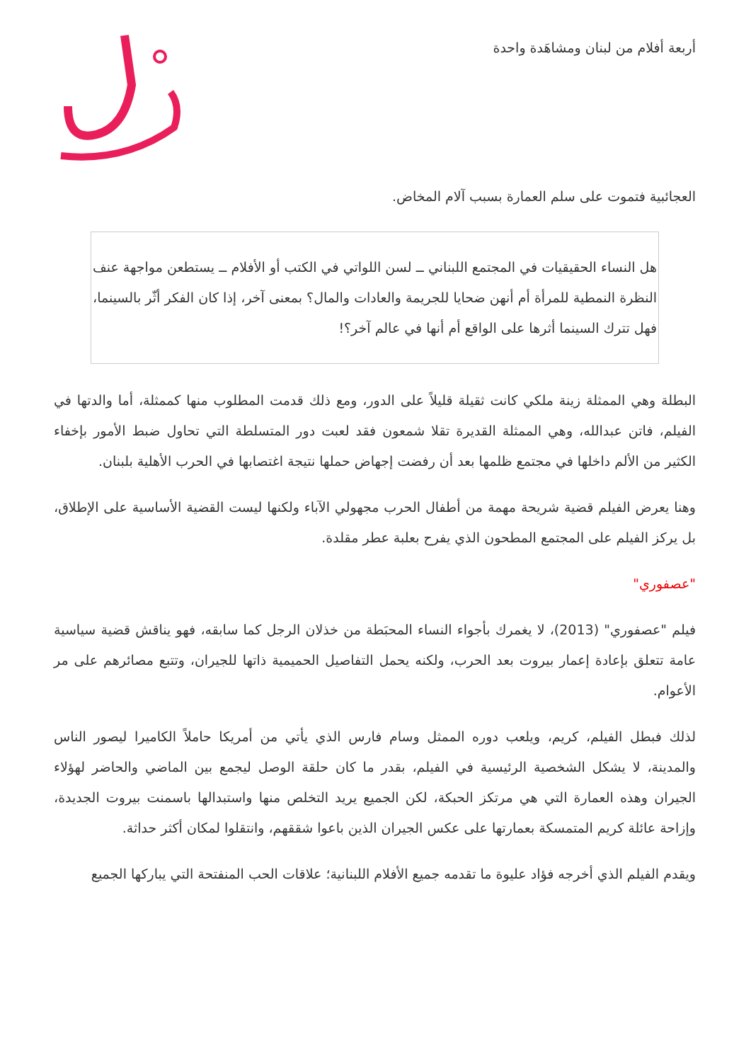أربعة أفلام من لبنان ومشاهَدة واحدة
العجائبية فتموت على سلم العمارة بسبب آلام المخاض.
هل النساء الحقيقيات في المجتمع اللبناني ــ لسن اللواتي في الكتب أو الأفلام ــ يستطعن مواجهة عنف النظرة النمطية للمرأة أم أنهن ضحايا للجريمة والعادات والمال؟ بمعنى آخر، إذا كان الفكر أثّر بالسينما، فهل تترك السينما أثرها على الواقع أم أنها في عالم آخر؟!
البطلة وهي الممثلة زينة ملكي كانت ثقيلة قليلاً على الدور، ومع ذلك قدمت المطلوب منها كممثلة، أما والدتها في الفيلم، فاتن عبدالله، وهي الممثلة القديرة تقلا شمعون فقد لعبت دور المتسلطة التي تحاول ضبط الأمور بإخفاء الكثير من الألم داخلها في مجتمع ظلمها بعد أن رفضت إجهاض حملها نتيجة اغتصابها في الحرب الأهلية بلبنان.
وهنا يعرض الفيلم قضية شريحة مهمة من أطفال الحرب مجهولي الآباء ولكنها ليست القضية الأساسية على الإطلاق، بل يركز الفيلم على المجتمع المطحون الذي يفرح بعلبة عطر مقلدة.
"عصفوري"
فيلم "عصفوري" (2013)، لا يغمرك بأجواء النساء المحبَطة من خذلان الرجل كما سابقه، فهو يناقش قضية سياسية عامة تتعلق بإعادة إعمار بيروت بعد الحرب، ولكنه يحمل التفاصيل الحميمية ذاتها للجيران، وتتبع مصائرهم على مر الأعوام.
لذلك فبطل الفيلم، كريم، ويلعب دوره الممثل وسام فارس الذي يأتي من أمريكا حاملاً الكاميرا ليصور الناس والمدينة، لا يشكل الشخصية الرئيسية في الفيلم، بقدر ما كان حلقة الوصل ليجمع بين الماضي والحاضر لهؤلاء الجيران وهذه العمارة التي هي مرتكز الحبكة، لكن الجميع يريد التخلص منها واستبدالها باسمنت بيروت الجديدة، وإزاحة عائلة كريم المتمسكة بعمارتها على عكس الجيران الذين باعوا شققهم، وانتقلوا لمكان أكثر حداثة.
ويقدم الفيلم الذي أخرجه فؤاد عليوة ما تقدمه جميع الأفلام اللبنانية؛ علاقات الحب المنفتحة التي يباركها الجميع